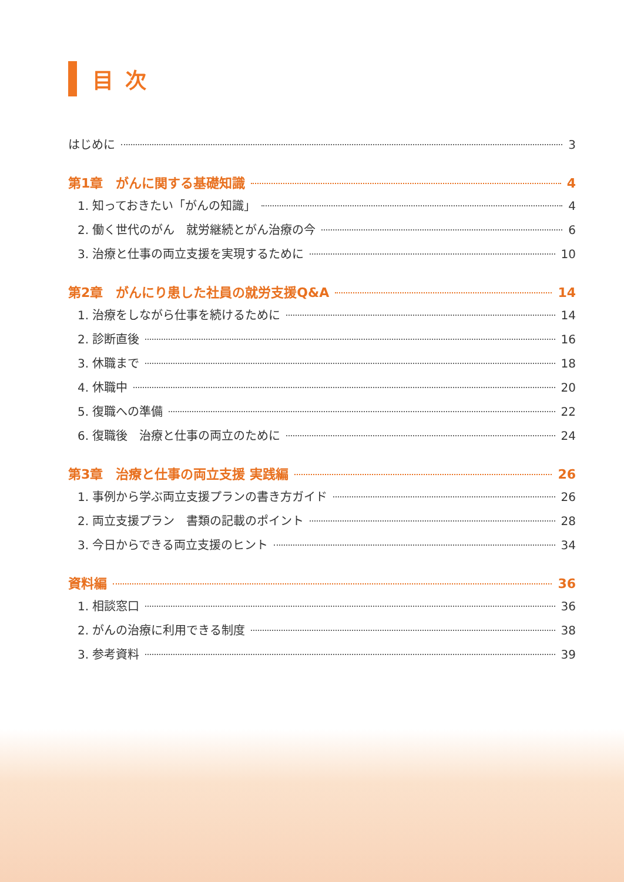目次
はじめに 3
第1章　がんに関する基礎知識 4
1. 知っておきたい「がんの知識」 4
2. 働く世代のがん　就労継続とがん治療の今 6
3. 治療と仕事の両立支援を実現するために 10
第2章　がんにり患した社員の就労支援Q&A 14
1. 治療をしながら仕事を続けるために 14
2. 診断直後 16
3. 休職まで 18
4. 休職中 20
5. 復職への準備 22
6. 復職後　治療と仕事の両立のために 24
第3章　治療と仕事の両立支援 実践編 26
1. 事例から学ぶ両立支援プランの書き方ガイド 26
2. 両立支援プラン　書類の記載のポイント 28
3. 今日からできる両立支援のヒント 34
資料編 36
1. 相談窓口 36
2. がんの治療に利用できる制度 38
3. 参考資料 39